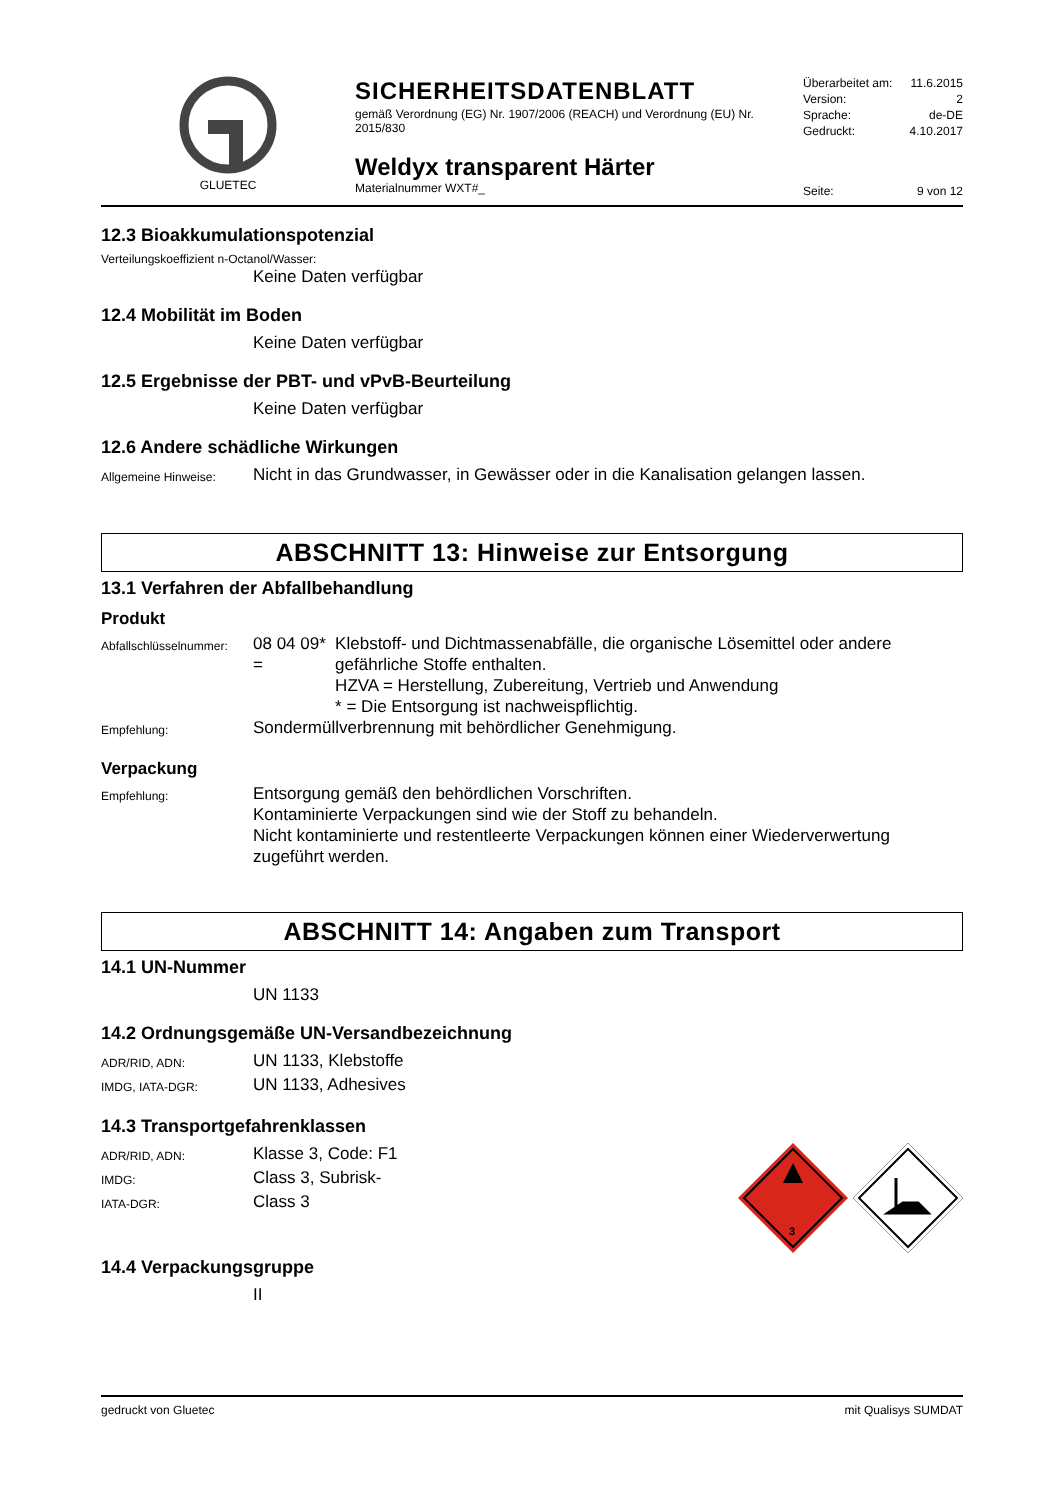GLUETEC
SICHERHEITSDATENBLATT
gemäß Verordnung (EG) Nr. 1907/2006 (REACH) und Verordnung (EU) Nr. 2015/830
Weldyx transparent Härter
Materialnummer WXT#_
Überarbeitet am: 11.6.2015
Version: 2
Sprache: de-DE
Gedruckt: 4.10.2017
Seite: 9 von 12
12.3 Bioakkumulationspotenzial
Verteilungskoeffizient n-Octanol/Wasser:
Keine Daten verfügbar
12.4 Mobilität im Boden
Keine Daten verfügbar
12.5 Ergebnisse der PBT- und vPvB-Beurteilung
Keine Daten verfügbar
12.6 Andere schädliche Wirkungen
Allgemeine Hinweise:
Nicht in das Grundwasser, in Gewässer oder in die Kanalisation gelangen lassen.
ABSCHNITT 13: Hinweise zur Entsorgung
13.1 Verfahren der Abfallbehandlung
Produkt
Abfallschlüsselnummer:
08 04 09* =
Klebstoff- und Dichtmassenabfälle, die organische Lösemittel oder andere gefährliche Stoffe enthalten.
HZVA = Herstellung, Zubereitung, Vertrieb und Anwendung
* = Die Entsorgung ist nachweispflichtig.
Empfehlung:
Sondermüllverbrennung mit behördlicher Genehmigung.
Verpackung
Empfehlung:
Entsorgung gemäß den behördlichen Vorschriften.
Kontaminierte Verpackungen sind wie der Stoff zu behandeln.
Nicht kontaminierte und restentleerte Verpackungen können einer Wiederverwertung zugeführt werden.
ABSCHNITT 14: Angaben zum Transport
14.1 UN-Nummer
UN 1133
14.2 Ordnungsgemäße UN-Versandbezeichnung
ADR/RID, ADN:
UN 1133, Klebstoffe
IMDG, IATA-DGR:
UN 1133, Adhesives
14.3 Transportgefahrenklassen
ADR/RID, ADN:
Klasse 3, Code: F1
IMDG:
Class 3, Subrisk-
IATA-DGR:
Class 3
3
14.4 Verpackungsgruppe
II
gedruckt von Gluetec mit Qualisys SUMDAT